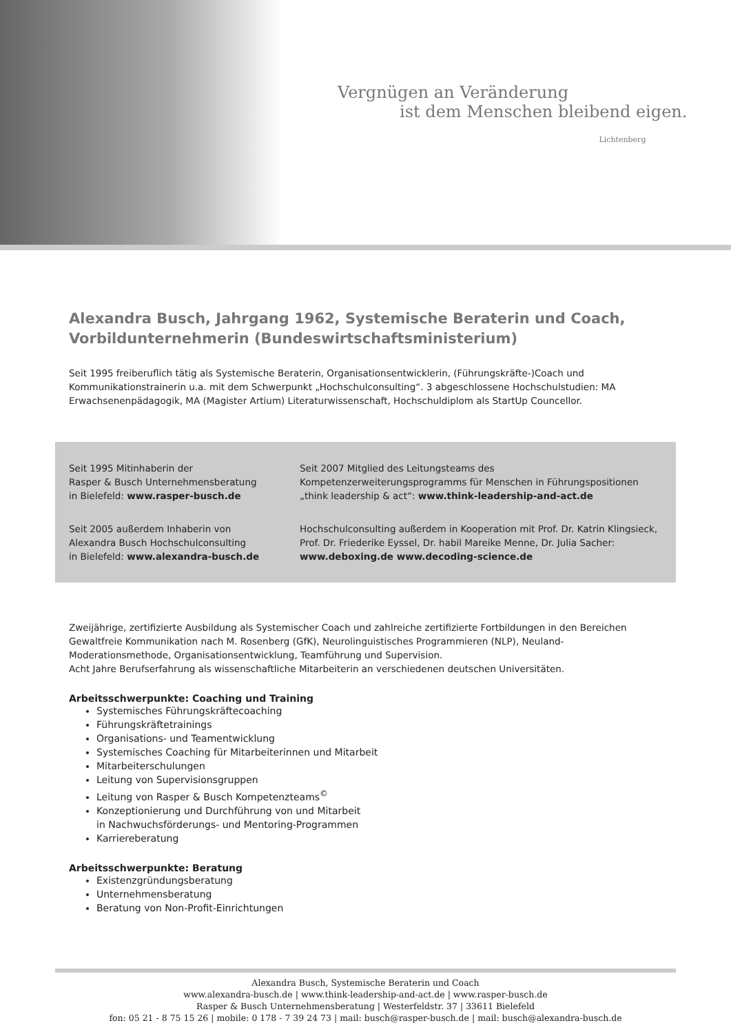Vergnügen an Veränderung
ist dem Menschen bleibend eigen.
Lichtenberg
Alexandra Busch, Jahrgang 1962, Systemische Beraterin und Coach,
Vorbildunternehmerin (Bundeswirtschaftsministerium)
Seit 1995 freiberuflich tätig als Systemische Beraterin, Organisationsentwicklerin, (Führungskräfte-)Coach und Kommunikationstrainerin u.a. mit dem Schwerpunkt „Hochschulconsulting“. 3 abgeschlossene Hochschulstudien: MA Erwachsenenpädagogik, MA (Magister Artium) Literaturwissenschaft, Hochschuldiplom als StartUp Councellor.
Seit 1995 Mitinhaberin der
Rasper & Busch Unternehmensberatung
in Bielefeld: www.rasper-busch.de
Seit 2007 Mitglied des Leitungsteams des Kompetenzerweiterungsprogramms für Menschen in Führungspositionen „think leadership & act“: www.think-leadership-and-act.de
Seit 2005 außerdem Inhaberin von
Alexandra Busch Hochschulconsulting
in Bielefeld: www.alexandra-busch.de
Hochschulconsulting außerdem in Kooperation mit Prof. Dr. Katrin Klingsieck, Prof. Dr. Friederike Eyssel, Dr. habil Mareike Menne, Dr. Julia Sacher: www.deboxing.de www.decoding-science.de
Zweijährige, zertifizierte Ausbildung als Systemischer Coach und zahlreiche zertifizierte Fortbildungen in den Bereichen Gewaltfreie Kommunikation nach M. Rosenberg (GfK), Neurolinguistisches Programmieren (NLP), Neuland-Moderationsmethode, Organisationsentwicklung, Teamführung und Supervision.
Acht Jahre Berufserfahrung als wissenschaftliche Mitarbeiterin an verschiedenen deutschen Universitäten.
Arbeitsschwerpunkte: Coaching und Training
Systemisches Führungskräftecoaching
Führungskräftetrainings
Organisations- und Teamentwicklung
Systemisches Coaching für Mitarbeiterinnen und Mitarbeit
Mitarbeiterschulungen
Leitung von Supervisionsgruppen
Leitung von Rasper & Busch Kompetenzteams<sup>©</sup>
Konzeptionierung und Durchführung von und Mitarbeit
in Nachwuchsförderungs- und Mentoring-Programmen
Karriereberatung
Arbeitsschwerpunkte: Beratung
Existenzgründungsberatung
Unternehmensberatung
Beratung von Non-Profit-Einrichtungen
Alexandra Busch, Systemische Beraterin und Coach
www.alexandra-busch.de | www.think-leadership-and-act.de | www.rasper-busch.de
Rasper & Busch Unternehmensberatung | Westerfeldstr. 37 | 33611 Bielefeld
fon: 05 21 - 8 75 15 26 | mobile: 0 178 - 7 39 24 73 | mail: busch@rasper-busch.de | mail: busch@alexandra-busch.de